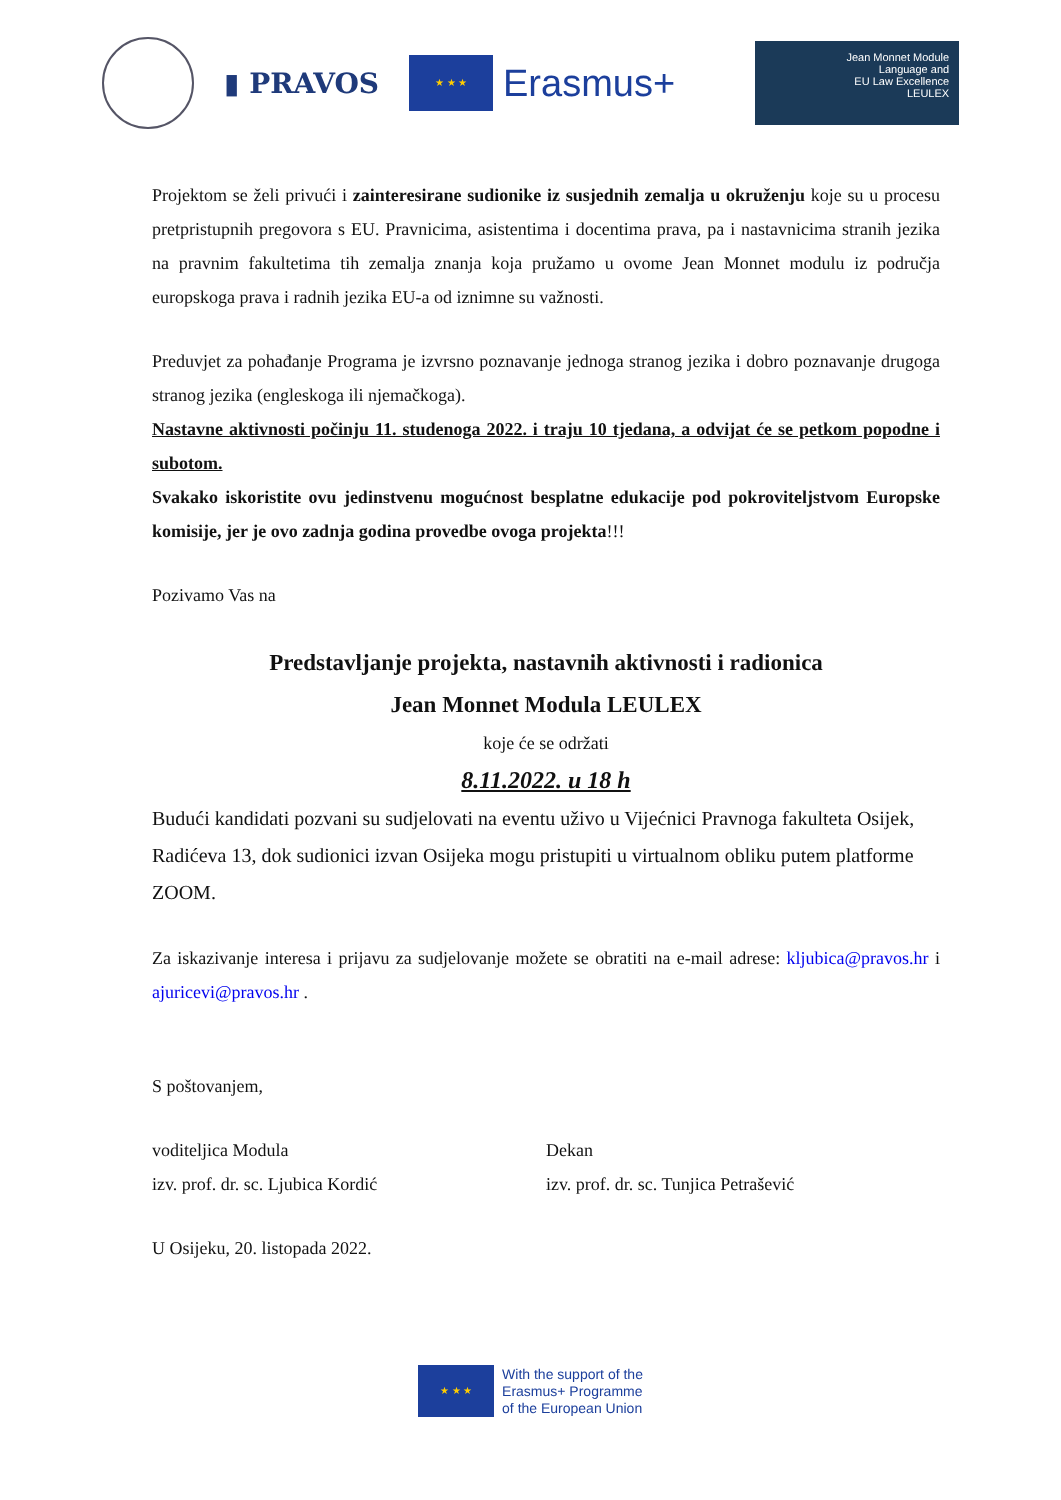▮ PRAVOS
★ ★ ★
Erasmus+
Jean Monnet Module
Language and
EU Law Excellence
LEULEX
Projektom se želi privući i zainteresirane sudionike iz susjednih zemalja u okruženju koje su u procesu pretpristupnih pregovora s EU. Pravnicima, asistentima i docentima prava, pa i nastavnicima stranih jezika na pravnim fakultetima tih zemalja znanja koja pružamo u ovome Jean Monnet modulu iz područja europskoga prava i radnih jezika EU-a od iznimne su važnosti.
Preduvjet za pohađanje Programa je izvrsno poznavanje jednoga stranog jezika i dobro poznavanje drugoga stranog jezika (engleskoga ili njemačkoga).
Nastavne aktivnosti počinju 11. studenoga 2022. i traju 10 tjedana, a odvijat će se petkom popodne i subotom.
Svakako iskoristite ovu jedinstvenu mogućnost besplatne edukacije pod pokroviteljstvom Europske komisije, jer je ovo zadnja godina provedbe ovoga projekta!!!
Pozivamo Vas na
Predstavljanje projekta, nastavnih aktivnosti i radionica
Jean Monnet Modula LEULEX
koje će se održati
8.11.2022. u 18 h
Budući kandidati pozvani su sudjelovati na eventu uživo u Vijećnici Pravnoga fakulteta Osijek, Radićeva 13, dok sudionici izvan Osijeka mogu pristupiti u virtualnom obliku putem platforme ZOOM.
Za iskazivanje interesa i prijavu za sudjelovanje možete se obratiti na e-mail adrese: kljubica@pravos.hr i ajuricevi@pravos.hr .
S poštovanjem,
voditeljica Modula
izv. prof. dr. sc. Ljubica Kordić
Dekan
izv. prof. dr. sc. Tunjica Petrašević
U Osijeku, 20. listopada 2022.
★ ★ ★
With the support of the
Erasmus+ Programme
of the European Union